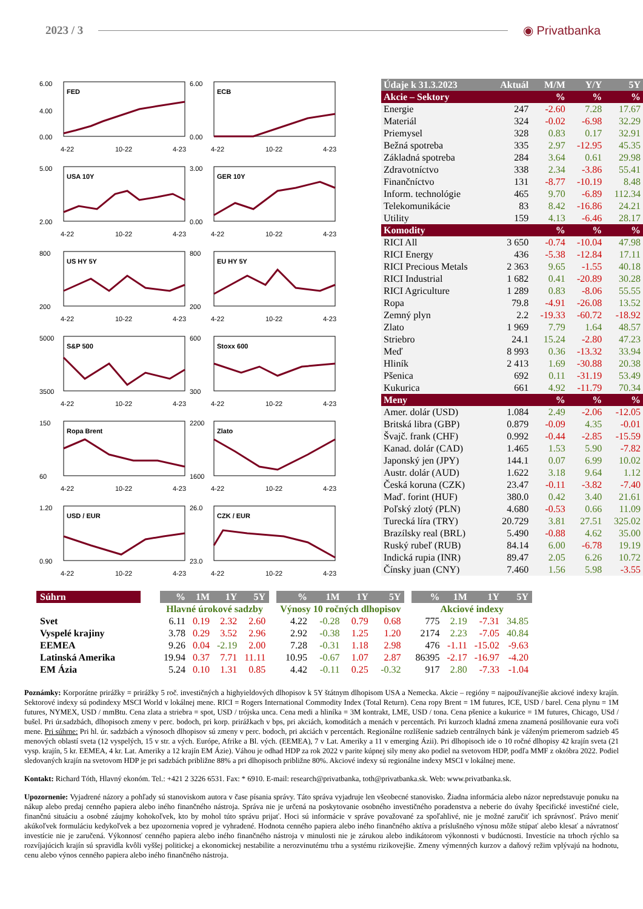2023 / 3 ◉ Privatbanka
6.00
4.00
0.00
FED
4-22
10-22
4-23
6.00
0.00
ECB
4-22
10-22
4-23
5.00
2.00
USA 10Y
4-22
10-22
4-23
3.00
0.00
GER 10Y
4-22
10-22
4-23
800
200
US HY 5Y
4-22
10-22
4-23
800
200
EU HY 5Y
4-22
10-22
4-23
5000
3500
S&P 500
4-22
10-22
4-23
600
300
Stoxx 600
4-22
10-22
4-23
150
60
Ropa Brent
4-22
10-22
4-23
2200
1600
Zlato
4-22
10-22
4-23
1.20
0.90
USD / EUR
4-22
10-22
4-23
26.0
23.0
CZK / EUR
4-22
10-22
4-23
| Údaje k 31.3.2023 | Aktuál | M/M | Y/Y | 5Y |
| --- | --- | --- | --- | --- |
| Akcie – Sektory | | % | % | % |
| Energie | 247 | -2.60 | 7.28 | 17.67 |
| Materiál | 324 | -0.02 | -6.98 | 32.29 |
| Priemysel | 328 | 0.83 | 0.17 | 32.91 |
| Bežná spotreba | 335 | 2.97 | -12.95 | 45.35 |
| Základná spotreba | 284 | 3.64 | 0.61 | 29.98 |
| Zdravotníctvo | 338 | 2.34 | -3.86 | 55.41 |
| Finančníctvo | 131 | -8.77 | -10.19 | 8.48 |
| Inform. technológie | 465 | 9.70 | -6.89 | 112.34 |
| Telekomunikácie | 83 | 8.42 | -16.86 | 24.21 |
| Utility | 159 | 4.13 | -6.46 | 28.17 |
| Komodity | | % | % | % |
| RICI All | 3 650 | -0.74 | -10.04 | 47.98 |
| RICI Energy | 436 | -5.38 | -12.84 | 17.11 |
| RICI Precious Metals | 2 363 | 9.65 | -1.55 | 40.18 |
| RICI Industrial | 1 682 | 0.41 | -20.89 | 30.28 |
| RICI Agriculture | 1 289 | 0.83 | -8.06 | 55.55 |
| Ropa | 79.8 | -4.91 | -26.08 | 13.52 |
| Zemný plyn | 2.2 | -19.33 | -60.72 | -18.92 |
| Zlato | 1 969 | 7.79 | 1.64 | 48.57 |
| Striebro | 24.1 | 15.24 | -2.80 | 47.23 |
| Meď | 8 993 | 0.36 | -13.32 | 33.94 |
| Hliník | 2 413 | 1.69 | -30.88 | 20.38 |
| Pšenica | 692 | 0.11 | -31.19 | 53.49 |
| Kukurica | 661 | 4.92 | -11.79 | 70.34 |
| Meny | | % | % | % |
| Amer. dolár (USD) | 1.084 | 2.49 | -2.06 | -12.05 |
| Britská libra (GBP) | 0.879 | -0.09 | 4.35 | -0.01 |
| Švajč. frank (CHF) | 0.992 | -0.44 | -2.85 | -15.59 |
| Kanad. dolár (CAD) | 1.465 | 1.53 | 5.90 | -7.82 |
| Japonský jen (JPY) | 144.1 | 0.07 | 6.99 | 10.02 |
| Austr. dolár (AUD) | 1.622 | 3.18 | 9.64 | 1.12 |
| Česká koruna (CZK) | 23.47 | -0.11 | -3.82 | -7.40 |
| Maď. forint (HUF) | 380.0 | 0.42 | 3.40 | 21.61 |
| Poľský zlotý (PLN) | 4.680 | -0.53 | 0.66 | 11.09 |
| Turecká líra (TRY) | 20.729 | 3.81 | 27.51 | 325.02 |
| Brazílsky real (BRL) | 5.490 | -0.88 | 4.62 | 35.00 |
| Ruský rubeľ (RUB) | 84.14 | 6.00 | -6.78 | 19.19 |
| Indická rupia (INR) | 89.47 | 2.05 | 6.26 | 10.72 |
| Čínsky juan (CNY) | 7.460 | 1.56 | 5.98 | -3.55 |
| Súhrn | | % | 1M | 1Y | 5Y | | % | 1M | 1Y | 5Y | | % | 1M | 1Y | 5Y |
| --- | --- | --- | --- | --- | --- | --- | --- | --- | --- | --- | --- | --- | --- | --- | --- |
| | | Hlavné úrokové sadzby | | | | | Výnosy 10 ročných dlhopisov | | | | | Akciové indexy | | | |
| Svet | | 6.11 | 0.19 | 2.32 | 2.60 | | 4.22 | -0.28 | 0.79 | 0.68 | | 775 | 2.19 | -7.31 | 34.85 |
| Vyspelé krajiny | | 3.78 | 0.29 | 3.52 | 2.96 | | 2.92 | -0.38 | 1.25 | 1.20 | | 2174 | 2.23 | -7.05 | 40.84 |
| EEMEA | | 9.26 | 0.04 | -2.19 | 2.00 | | 7.28 | -0.31 | 1.18 | 2.98 | | 476 | -1.11 | -15.02 | -9.63 |
| Latinská Amerika | | 19.94 | 0.37 | 7.71 | 11.11 | | 10.95 | -0.67 | 1.07 | 2.87 | | 86395 | -2.17 | -16.97 | -4.20 |
| EM Ázia | | 5.24 | 0.10 | 1.31 | 0.85 | | 4.42 | -0.11 | 0.25 | -0.32 | | 917 | 2.80 | -7.33 | -1.04 |
Poznámky: Korporátne prirážky = prirážky 5 roč. investičných a highyieldových dlhopisov k 5Y štátnym dlhopisom USA a Nemecka. Akcie – regióny = najpoužívanejšie akciové indexy krajín. Sektorové indexy sú podindexy MSCI World v lokálnej mene. RICI = Rogers International Commodity Index (Total Return). Cena ropy Brent = 1M futures, ICE, USD / barel. Cena plynu = 1M futures, NYMEX, USD / mmBtu. Cena zlata a striebra = spot, USD / trójska unca. Cena medi a hliníka = 3M kontrakt, LME, USD / tona. Cena pšenice a kukurice = 1M futures, Chicago, USd / bušel. Pri úr.sadzbách, dlhopisoch zmeny v perc. bodoch, pri korp. prirážkach v bps, pri akciách, komoditách a menách v percentách. Pri kurzoch kladná zmena znamená posilňovanie eura voči mene. Pri súhrne: Pri hl. úr. sadzbách a výnosoch dlhopisov sú zmeny v perc. bodoch, pri akciách v percentách. Regionálne rozlíšenie sadzieb centrálnych bánk je váženým priemerom sadzieb 45 menových oblastí sveta (12 vyspelých, 15 v str. a vých. Európe, Afrike a Bl. vých. (EEMEA), 7 v Lat. Ameriky a 11 v emerging Ázii). Pri dlhopisoch ide o 10 ročné dlhopisy 42 krajín sveta (21 vysp. krajín, 5 kr. EEMEA, 4 kr. Lat. Ameriky a 12 krajín EM Ázie). Váhou je odhad HDP za rok 2022 v parite kúpnej sily meny ako podiel na svetovom HDP, podľa MMF z októbra 2022. Podiel sledovaných krajín na svetovom HDP je pri sadzbách približne 88% a pri dlhopisoch približne 80%. Akciové indexy sú regionálne indexy MSCI v lokálnej mene.
Kontakt: Richard Tóth, Hlavný ekonóm. Tel.: +421 2 3226 6531. Fax: * 6910. E-mail: research@privatbanka, toth@privatbanka.sk. Web: www.privatbanka.sk.
Upozornenie: Vyjadrené názory a pohľady sú stanoviskom autora v čase písania správy. Táto správa vyjadruje len všeobecné stanovisko. Žiadna informácia alebo názor nepredstavuje ponuku na nákup alebo predaj cenného papiera alebo iného finančného nástroja. Správa nie je určená na poskytovanie osobného investičného poradenstva a neberie do úvahy špecifické investičné ciele, finančnú situáciu a osobné záujmy kohokoľvek, kto by mohol túto správu prijať. Hoci sú informácie v správe považované za spoľahlivé, nie je možné zaručiť ich správnosť. Právo meniť akúkoľvek formuláciu kedykoľvek a bez upozornenia vopred je vyhradené. Hodnota cenného papiera alebo iného finančného aktíva a príslušného výnosu môže stúpať alebo klesať a návratnosť investície nie je zaručená. Výkonnosť cenného papiera alebo iného finančného nástroja v minulosti nie je zárukou alebo indikátorom výkonnosti v budúcnosti. Investície na trhoch rýchlo sa rozvíjajúcich krajín sú spravidla kvôli vyššej politickej a ekonomickej nestabilite a nerozvinutému trhu a systému rizikovejšie. Zmeny výmenných kurzov a daňový režim vplývajú na hodnotu, cenu alebo výnos cenného papiera alebo iného finančného nástroja.